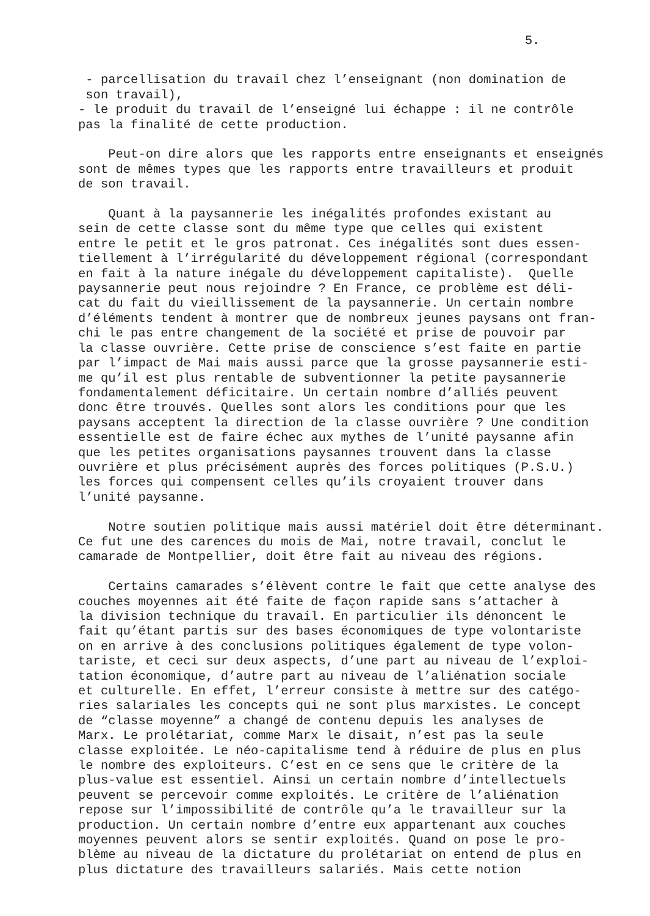5.
- parcellisation du travail chez l’enseignant (non domination de son travail), - le produit du travail de l’enseigné lui échappe : il ne contrôle pas la finalité de cette production.
Peut-on dire alors que les rapports entre enseignants et enseignés sont de mêmes types que les rapports entre travailleurs et produit de son travail.
Quant à la paysannerie les inégalités profondes existant au sein de cette classe sont du même type que celles qui existent entre le petit et le gros patronat. Ces inégalités sont dues essen- tiellement à l’irrégularité du développement régional (correspondant en fait à la nature inégale du développement capitaliste). Quelle paysannerie peut nous rejoindre ? En France, ce problème est déli- cat du fait du vieillissement de la paysannerie. Un certain nombre d’éléments tendent à montrer que de nombreux jeunes paysans ont fran- chi le pas entre changement de la société et prise de pouvoir par la classe ouvrière. Cette prise de conscience s’est faite en partie par l’impact de Mai mais aussi parce que la grosse paysannerie esti- me qu’il est plus rentable de subventionner la petite paysannerie fondamentalement déficitaire. Un certain nombre d’alliés peuvent donc être trouvés. Quelles sont alors les conditions pour que les paysans acceptent la direction de la classe ouvrière ? Une condition essentielle est de faire échec aux mythes de l’unité paysanne afin que les petites organisations paysannes trouvent dans la classe ouvrière et plus précisément auprès des forces politiques (P.S.U.) les forces qui compensent celles qu’ils croyaient trouver dans l’unité paysanne.
Notre soutien politique mais aussi matériel doit être déterminant. Ce fut une des carences du mois de Mai, notre travail, conclut le camarade de Montpellier, doit être fait au niveau des régions.
Certains camarades s’élèvent contre le fait que cette analyse des couches moyennes ait été faite de façon rapide sans s’attacher à la division technique du travail. En particulier ils dénoncent le fait qu’étant partis sur des bases économiques de type volontariste on en arrive à des conclusions politiques également de type volon- tariste, et ceci sur deux aspects, d’une part au niveau de l’exploi- tation économique, d’autre part au niveau de l’aliénation sociale et culturelle. En effet, l’erreur consiste à mettre sur des catégo- ries salariales les concepts qui ne sont plus marxistes. Le concept de “classe moyenne” a changé de contenu depuis les analyses de Marx. Le prolétariat, comme Marx le disait, n’est pas la seule classe exploitée. Le néo-capitalisme tend à réduire de plus en plus le nombre des exploiteurs. C’est en ce sens que le critère de la plus-value est essentiel. Ainsi un certain nombre d’intellectuels peuvent se percevoir comme exploités. Le critère de l’aliénation repose sur l’impossibilité de contrôle qu’a le travailleur sur la production. Un certain nombre d’entre eux appartenant aux couches moyennes peuvent alors se sentir exploités. Quand on pose le pro- blème au niveau de la dictature du prolétariat on entend de plus en plus dictature des travailleurs salariés. Mais cette notion